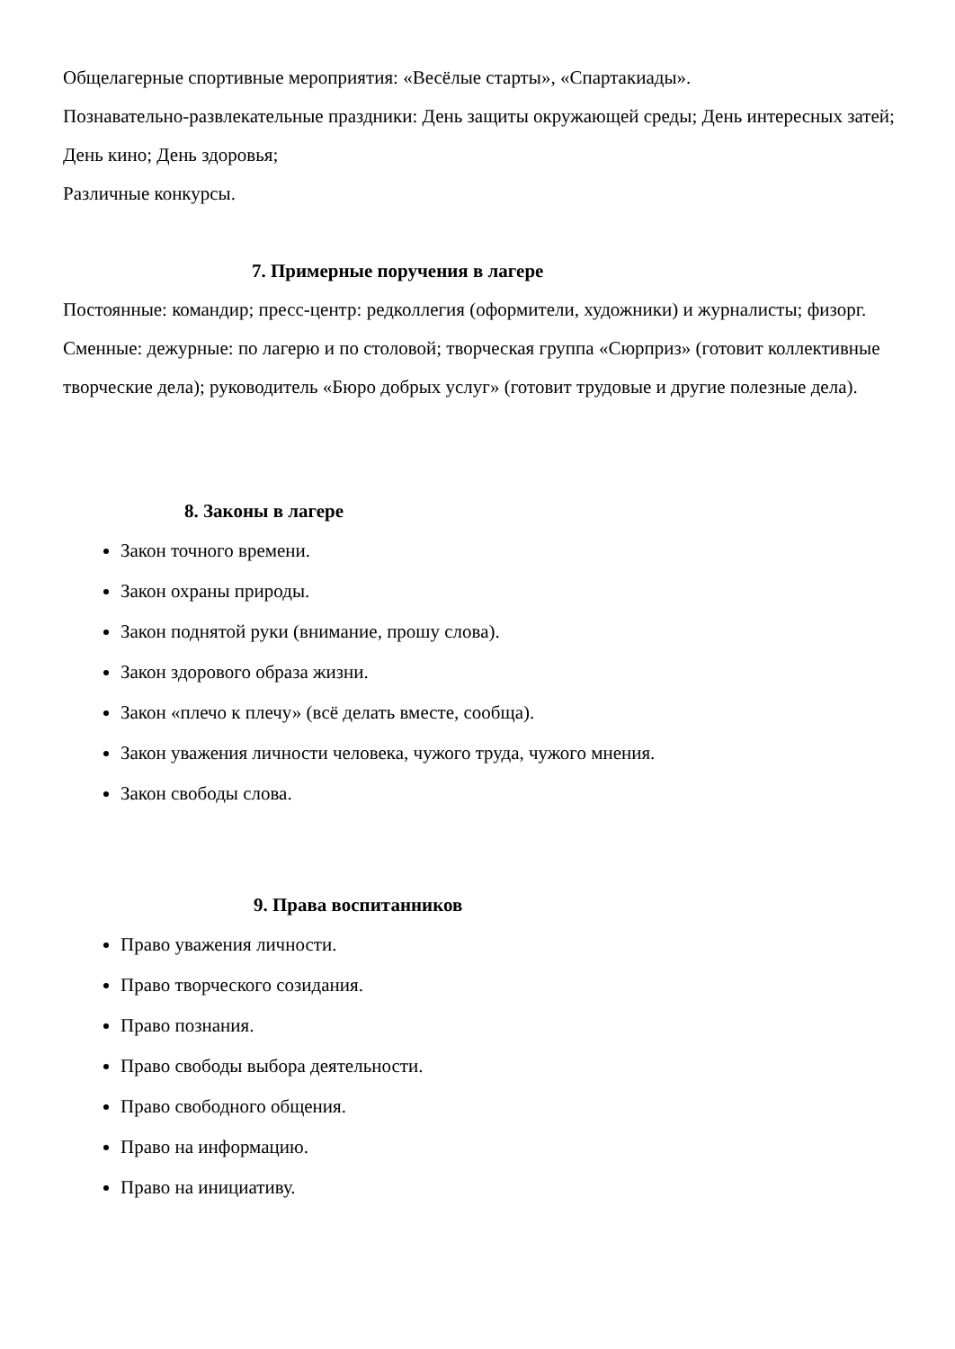Общелагерные спортивные мероприятия: «Весёлые старты», «Спартакиады».
Познавательно-развлекательные праздники: День защиты окружающей среды; День интересных затей; День кино; День здоровья;
Различные конкурсы.
7. Примерные поручения в лагере
Постоянные: командир; пресс-центр: редколлегия (оформители, художники) и журналисты; физорг.
Сменные: дежурные: по лагерю и по столовой; творческая группа «Сюрприз» (готовит коллективные творческие дела); руководитель «Бюро добрых услуг» (готовит трудовые и другие полезные дела).
8. Законы в лагере
Закон точного времени.
Закон охраны природы.
Закон поднятой руки (внимание, прошу слова).
Закон здорового образа жизни.
Закон «плечо к плечу» (всё делать вместе, сообща).
Закон уважения личности человека, чужого труда, чужого мнения.
Закон свободы слова.
9. Права воспитанников
Право уважения личности.
Право творческого созидания.
Право познания.
Право свободы выбора деятельности.
Право свободного общения.
Право на информацию.
Право на инициативу.